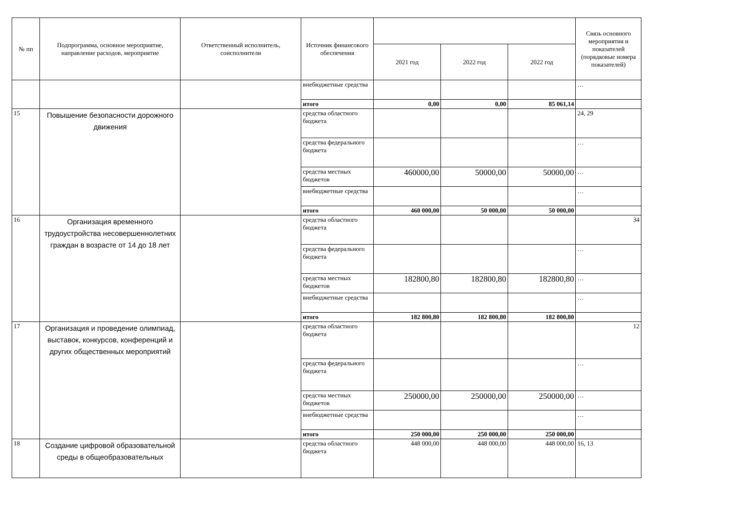| № пп | Подпрограмма, основное мероприятие, направление расходов, мероприятие | Ответственный исполнитель, соисполнители | Источник финансового обеспечения | | | | Связь основного мероприятия и показателей (порядковые номера показателей) |
| --- | --- | --- | --- | --- | --- | --- | --- |
| | | | | 2021 год | 2022 год | 2022 год | |
| | | | внебюджетные средства | | | | … |
| | | | итого | 0,00 | 0,00 | 85 061,14 | |
| 15 | Повышение безопасности дорожного движения | | средства областного бюджета | | | | 24, 29 |
| | | | средства федерального бюджета | | | | … |
| | | | средства местных бюджетов | 460000,00 | 50000,00 | 50000,00 | … |
| | | | внебюджетные средства | | | | … |
| | | | итого | 460 000,00 | 50 000,00 | 50 000,00 | |
| 16 | Организация временного трудоустройства несовершеннолетних граждан в возрасте от 14 до 18 лет | | средства областного бюджета | | | | 34 |
| | | | средства федерального бюджета | | | | … |
| | | | средства местных бюджетов | 182800,80 | 182800,80 | 182800,80 | … |
| | | | внебюджетные средства | | | | … |
| | | | итого | 182 800,80 | 182 800,80 | 182 800,80 | |
| 17 | Организация и проведение олимпиад, выставок, конкурсов, конференций и других общественных мероприятий | | средства областного бюджета | | | | 12 |
| | | | средства федерального бюджета | | | | … |
| | | | средства местных бюджетов | 250000,00 | 250000,00 | 250000,00 | … |
| | | | внебюджетные средства | | | | … |
| | | | итого | 250 000,00 | 250 000,00 | 250 000,00 | |
| 18 | Создание цифровой образовательной среды в общеобразовательных | | средства областного бюджета | 448 000,00 | 448 000,00 | 448 000,00 | 16, 13 |